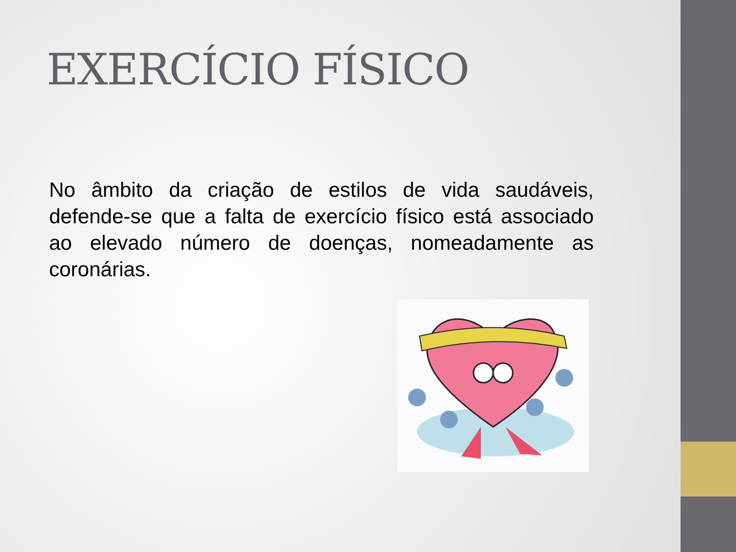EXERCÍCIO FÍSICO
No âmbito da criação de estilos de vida saudáveis, defende-se que a falta de exercício físico está associado ao elevado número de doenças, nomeadamente as coronárias.